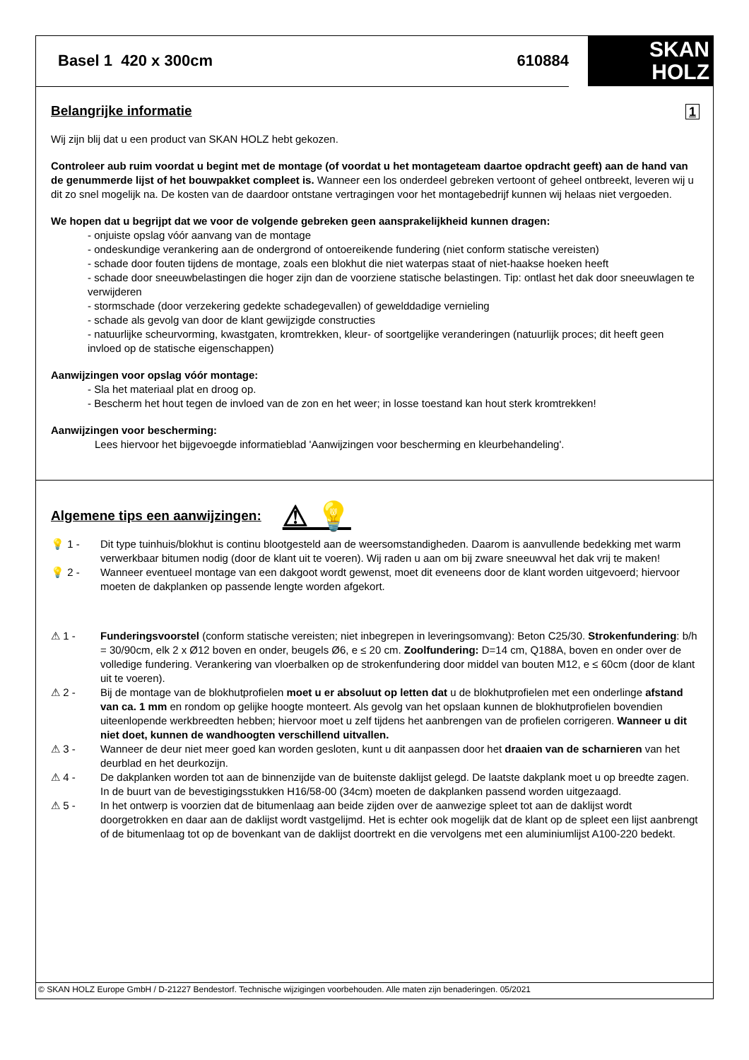Basel 1 420 x 300cm 610884
SKAN
HOLZ
Belangrijke informatie 1
Wij zijn blij dat u een product van SKAN HOLZ hebt gekozen.
Controleer aub ruim voordat u begint met de montage (of voordat u het montageteam daartoe opdracht geeft) aan de hand van de genummerde lijst of het bouwpakket compleet is. Wanneer een los onderdeel gebreken vertoont of geheel ontbreekt, leveren wij u dit zo snel mogelijk na. De kosten van de daardoor ontstane vertragingen voor het montagebedrijf kunnen wij helaas niet vergoeden.
We hopen dat u begrijpt dat we voor de volgende gebreken geen aansprakelijkheid kunnen dragen:
- onjuiste opslag vóór aanvang van de montage
- ondeskundige verankering aan de ondergrond of ontoereikende fundering (niet conform statische vereisten)
- schade door fouten tijdens de montage, zoals een blokhut die niet waterpas staat of niet-haakse hoeken heeft
- schade door sneeuwbelastingen die hoger zijn dan de voorziene statische belastingen. Tip: ontlast het dak door sneeuwlagen te verwijderen
- stormschade (door verzekering gedekte schadegevallen) of gewelddadige vernieling
- schade als gevolg van door de klant gewijzigde constructies
- natuurlijke scheurvorming, kwastgaten, kromtrekken, kleur- of soortgelijke veranderingen (natuurlijk proces; dit heeft geen invloed op de statische eigenschappen)
Aanwijzingen voor opslag vóór montage:
- Sla het materiaal plat en droog op.
- Bescherm het hout tegen de invloed van de zon en het weer; in losse toestand kan hout sterk kromtrekken!
Aanwijzingen voor bescherming:
Lees hiervoor het bijgevoegde informatieblad 'Aanwijzingen voor bescherming en kleurbehandeling'.
Algemene tips een aanwijzingen: ⚠ 💡
💡 1 - Dit type tuinhuis/blokhut is continu blootgesteld aan de weersomstandigheden. Daarom is aanvullende bedekking met warm verwerkbaar bitumen nodig (door de klant uit te voeren). Wij raden u aan om bij zware sneeuwval het dak vrij te maken!
💡 2 - Wanneer eventueel montage van een dakgoot wordt gewenst, moet dit eveneens door de klant worden uitgevoerd; hiervoor moeten de dakplanken op passende lengte worden afgekort.
⚠ 1 - Funderingsvoorstel (conform statische vereisten; niet inbegrepen in leveringsomvang): Beton C25/30. Strokenfundering: b/h = 30/90cm, elk 2 x Ø12 boven en onder, beugels Ø6, e ≤ 20 cm. Zoolfundering: D=14 cm, Q188A, boven en onder over de volledige fundering. Verankering van vloerbalken op de strokenfundering door middel van bouten M12, e ≤ 60cm (door de klant uit te voeren).
⚠ 2 - Bij de montage van de blokhutprofielen moet u er absoluut op letten dat u de blokhutprofielen met een onderlinge afstand van ca. 1 mm en rondom op gelijke hoogte monteert. Als gevolg van het opslaan kunnen de blokhutprofielen bovendien uiteenlopende werkbreedten hebben; hiervoor moet u zelf tijdens het aanbrengen van de profielen corrigeren. Wanneer u dit niet doet, kunnen de wandhoogten verschillend uitvallen.
⚠ 3 - Wanneer de deur niet meer goed kan worden gesloten, kunt u dit aanpassen door het draaien van de scharnieren van het deurblad en het deurkozijn.
⚠ 4 - De dakplanken worden tot aan de binnenzijde van de buitenste daklijst gelegd. De laatste dakplank moet u op breedte zagen. In de buurt van de bevestigingsstukken H16/58-00 (34cm) moeten de dakplanken passend worden uitgezaagd.
⚠ 5 - In het ontwerp is voorzien dat de bitumenlaag aan beide zijden over de aanwezige spleet tot aan de daklijst wordt doorgetrokken en daar aan de daklijst wordt vastgelijmd. Het is echter ook mogelijk dat de klant op de spleet een lijst aanbrengt of de bitumenlaag tot op de bovenkant van de daklijst doortrekt en die vervolgens met een aluminiumlijst A100-220 bedekt.
© SKAN HOLZ Europe GmbH / D-21227 Bendestorf. Technische wijzigingen voorbehouden. Alle maten zijn benaderingen. 05/2021